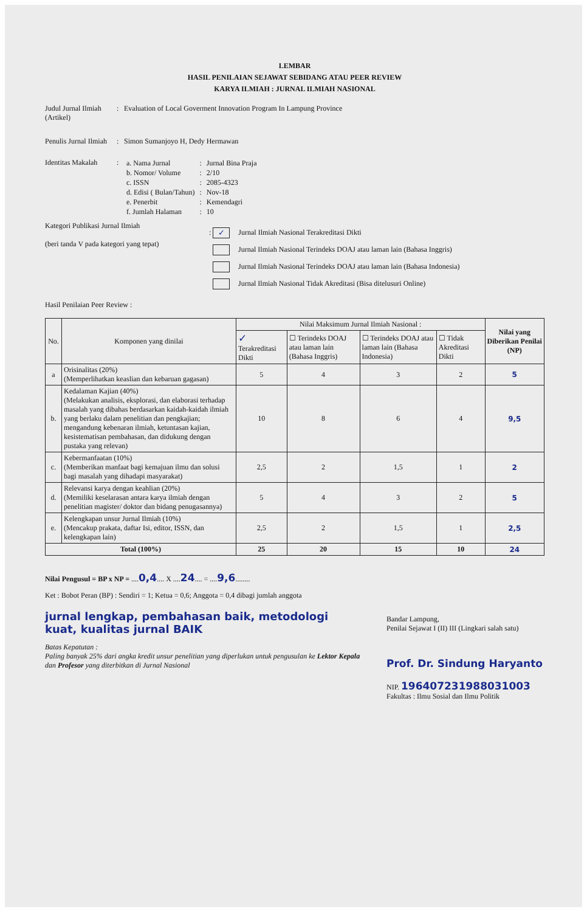LEMBAR
HASIL PENILAIAN SEJAWAT SEBIDANG ATAU PEER REVIEW
KARYA ILMIAH : JURNAL ILMIAH NASIONAL
Judul Jurnal Ilmiah (Artikel)
: Evaluation of Local Goverment Innovation Program In Lampung Province
Penulis Jurnal Ilmiah
: Simon Sumanjoyo H, Dedy Hermawan
Identitas Makalah
:
| a. Nama Jurnal | : | Jurnal Bina Praja |
| b. Nomor/ Volume | : | 2/10 |
| c. ISSN | : | 2085-4323 |
| d. Edisi ( Bulan/Tahun) | : | Nov-18 |
| e. Penerbit | : | Kemendagri |
| f. Jumlah Halaman | : | 10 |
Kategori Publikasi Jurnal Ilmiah
(beri tanda V pada kategori yang tepat)
: ✓ Jurnal Ilmiah Nasional Terakreditasi Dikti
Jurnal Ilmiah Nasional Terindeks DOAJ atau laman lain (Bahasa Inggris)
Jurnal Ilmiah Nasional Terindeks DOAJ atau laman lain (Bahasa Indonesia)
Jurnal Ilmiah Nasional Tidak Akreditasi (Bisa ditelusuri Online)
Hasil Penilaian Peer Review :
| No. | Komponen yang dinilai | Nilai Maksimum Jurnal Ilmiah Nasional : | | | | Nilai yang Diberikan Penilai (NP) |
| --- | --- | --- | --- | --- | --- | --- |
| | | ✓ Terakreditasi Dikti | ☐ Terindeks DOAJ atau laman lain (Bahasa Inggris) | ☐ Terindeks DOAJ atau laman lain (Bahasa Indonesia) | ☐ Tidak Akreditasi Dikti | |
| a | Orisinalitas (20%) (Memperlihatkan keaslian dan kebaruan gagasan) | 5 | 4 | 3 | 2 | 5 |
| b. | Kedalaman Kajian (40%) (Melakukan analisis, eksplorasi, dan elaborasi terhadap masalah yang dibahas berdasarkan kaidah-kaidah ilmiah yang berlaku dalam penelitian dan pengkajian; mengandung kebenaran ilmiah, ketuntasan kajian, kesistematisan pembahasan, dan didukung dengan pustaka yang relevan) | 10 | 8 | 6 | 4 | 9,5 |
| c. | Kebermanfaatan (10%) (Memberikan manfaat bagi kemajuan ilmu dan solusi bagi masalah yang dihadapi masyarakat) | 2,5 | 2 | 1,5 | 1 | 2 |
| d. | Relevansi karya dengan keahlian (20%) (Memiliki keselarasan antara karya ilmiah dengan penelitian magister/ doktor dan bidang penugasannya) | 5 | 4 | 3 | 2 | 5 |
| e. | Kelengkapan unsur Jurnal Ilmiah (10%) (Mencakup prakata, daftar Isi, editor, ISSN, dan kelengkapan lain) | 2,5 | 2 | 1,5 | 1 | 2,5 |
| Total (100%) | | 25 | 20 | 15 | 10 | 24 |
Nilai Pengusul = BP x NP = ....0,4.... X ....24.... = ....9,6........
Ket : Bobot Peran (BP) : Sendiri = 1; Ketua = 0,6; Anggota = 0,4 dibagi jumlah anggota
jurnal lengkap, pembahasan baik, metodologi kuat, kualitas jurnal BAIK
Batas Kepatutan :
Paling banyak 25% dari angka kredit unsur penelitian yang diperlukan untuk pengusulan ke Lektor Kepala dan Profesor yang diterbitkan di Jurnal Nasional
Bandar Lampung,
Penilai Sejawat I (II) III (Lingkari salah satu)
Prof. Dr. Sindung Haryanto
NIP. 196407231988031003
Fakultas : Ilmu Sosial dan Ilmu Politik